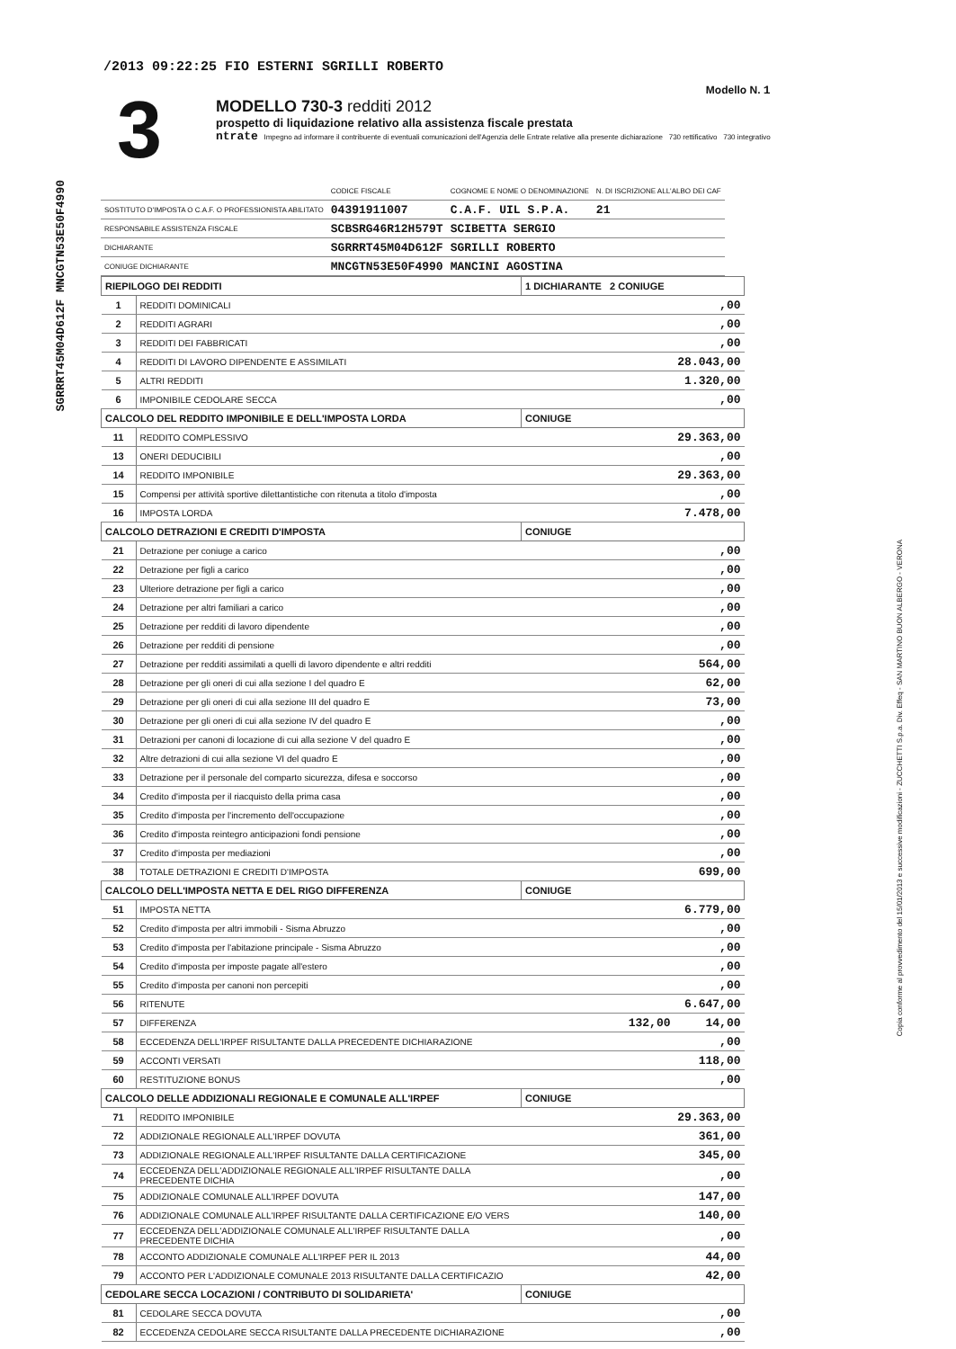/2013 09:22:25 FIO ESTERNI SGRILLI ROBERTO
SGRRRT45M04D612F MNCGTN53E50F4990
Copia conforme al provvedimento del 15/01/2013 e successive modificazioni - ZUCCHETTI S.p.a. Div. Effeq - SAN MARTINO BUON ALBERGO - VERONA
3
Modello N. 1
MODELLO 730-3 redditi 2012
prospetto di liquidazione relativo alla assistenza fiscale prestata
ntrate Impegno ad informare il contribuente di eventuali comunicazioni dell'Agenzia delle Entrate relative alla presente dichiarazione 730 rettificativo 730 integrativo
| | CODICE FISCALE | COGNOME E NOME O DENOMINAZIONE | N. DI ISCRIZIONE ALL'ALBO DEI CAF |
| SOSTITUTO D'IMPOSTA O C.A.F. O PROFESSIONISTA ABILITATO | 04391911007 | C.A.F. UIL S.P.A. | 21 |
| RESPONSABILE ASSISTENZA FISCALE | SCBSRG46R12H579T | SCIBETTA SERGIO | |
| DICHIARANTE | SGRRRT45M04D612F | SGRILLI ROBERTO | |
| CONIUGE DICHIARANTE | MNCGTN53E50F4990 | MANCINI AGOSTINA | |
| RIEPILOGO DEI REDDITI | | 1 DICHIARANTE 2 CONIUGE |
| 1 | REDDITI DOMINICALI | ,00 |
| 2 | REDDITI AGRARI | ,00 |
| 3 | REDDITI DEI FABBRICATI | ,00 |
| 4 | REDDITI DI LAVORO DIPENDENTE E ASSIMILATI | 28.043,00 |
| 5 | ALTRI REDDITI | 1.320,00 |
| 6 | IMPONIBILE CEDOLARE SECCA | ,00 |
| CALCOLO DEL REDDITO IMPONIBILE E DELL'IMPOSTA LORDA | | CONIUGE |
| 11 | REDDITO COMPLESSIVO | 29.363,00 |
| 13 | ONERI DEDUCIBILI | ,00 |
| 14 | REDDITO IMPONIBILE | 29.363,00 |
| 15 | Compensi per attività sportive dilettantistiche con ritenuta a titolo d'imposta | ,00 |
| 16 | IMPOSTA LORDA | 7.478,00 |
| CALCOLO DETRAZIONI E CREDITI D'IMPOSTA | | CONIUGE |
| 21 | Detrazione per coniuge a carico | ,00 |
| 22 | Detrazione per figli a carico | ,00 |
| 23 | Ulteriore detrazione per figli a carico | ,00 |
| 24 | Detrazione per altri familiari a carico | ,00 |
| 25 | Detrazione per redditi di lavoro dipendente | ,00 |
| 26 | Detrazione per redditi di pensione | ,00 |
| 27 | Detrazione per redditi assimilati a quelli di lavoro dipendente e altri redditi | 564,00 |
| 28 | Detrazione per gli oneri di cui alla sezione I del quadro E | 62,00 |
| 29 | Detrazione per gli oneri di cui alla sezione III del quadro E | 73,00 |
| 30 | Detrazione per gli oneri di cui alla sezione IV del quadro E | ,00 |
| 31 | Detrazioni per canoni di locazione di cui alla sezione V del quadro E | ,00 |
| 32 | Altre detrazioni di cui alla sezione VI del quadro E | ,00 |
| 33 | Detrazione per il personale del comparto sicurezza, difesa e soccorso | ,00 |
| 34 | Credito d'imposta per il riacquisto della prima casa | ,00 |
| 35 | Credito d'imposta per l'incremento dell'occupazione | ,00 |
| 36 | Credito d'imposta reintegro anticipazioni fondi pensione | ,00 |
| 37 | Credito d'imposta per mediazioni | ,00 |
| 38 | TOTALE DETRAZIONI E CREDITI D'IMPOSTA | 699,00 |
| CALCOLO DELL'IMPOSTA NETTA E DEL RIGO DIFFERENZA | | CONIUGE |
| 51 | IMPOSTA NETTA | 6.779,00 |
| 52 | Credito d'imposta per altri immobili - Sisma Abruzzo | ,00 |
| 53 | Credito d'imposta per l'abitazione principale - Sisma Abruzzo | ,00 |
| 54 | Credito d'imposta per imposte pagate all'estero | ,00 |
| 55 | Credito d'imposta per canoni non percepiti | ,00 |
| 56 | RITENUTE | 6.647,00 |
| 57 | DIFFERENZA | 132,00 14,00 |
| 58 | ECCEDENZA DELL'IRPEF RISULTANTE DALLA PRECEDENTE DICHIARAZIONE | ,00 |
| 59 | ACCONTI VERSATI | 118,00 |
| 60 | RESTITUZIONE BONUS | ,00 |
| CALCOLO DELLE ADDIZIONALI REGIONALE E COMUNALE ALL'IRPEF | | CONIUGE |
| 71 | REDDITO IMPONIBILE | 29.363,00 |
| 72 | ADDIZIONALE REGIONALE ALL'IRPEF DOVUTA | 361,00 |
| 73 | ADDIZIONALE REGIONALE ALL'IRPEF RISULTANTE DALLA CERTIFICAZIONE | 345,00 |
| 74 | ECCEDENZA DELL'ADDIZIONALE REGIONALE ALL'IRPEF RISULTANTE DALLA PRECEDENTE DICHIA | ,00 |
| 75 | ADDIZIONALE COMUNALE ALL'IRPEF DOVUTA | 147,00 |
| 76 | ADDIZIONALE COMUNALE ALL'IRPEF RISULTANTE DALLA CERTIFICAZIONE E/O VERS | 140,00 |
| 77 | ECCEDENZA DELL'ADDIZIONALE COMUNALE ALL'IRPEF RISULTANTE DALLA PRECEDENTE DICHIA | ,00 |
| 78 | ACCONTO ADDIZIONALE COMUNALE ALL'IRPEF PER IL 2013 | 44,00 |
| 79 | ACCONTO PER L'ADDIZIONALE COMUNALE 2013 RISULTANTE DALLA CERTIFICAZIO | 42,00 |
| CEDOLARE SECCA LOCAZIONI / CONTRIBUTO DI SOLIDARIETA' | | CONIUGE |
| 81 | CEDOLARE SECCA DOVUTA | ,00 |
| 82 | ECCEDENZA CEDOLARE SECCA RISULTANTE DALLA PRECEDENTE DICHIARAZIONE | ,00 |